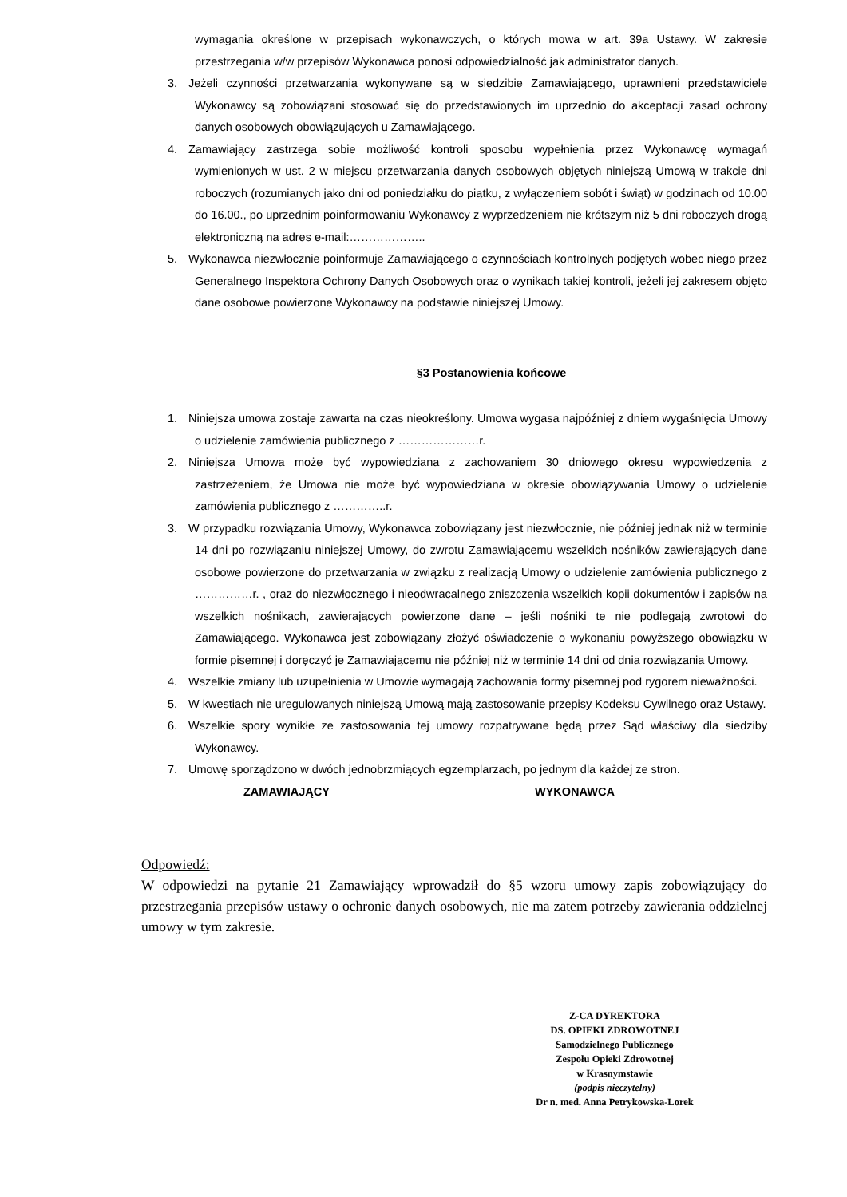wymagania określone w przepisach wykonawczych, o których mowa w art. 39a Ustawy. W zakresie przestrzegania w/w przepisów Wykonawca ponosi odpowiedzialność jak administrator danych.
3. Jeżeli czynności przetwarzania wykonywane są w siedzibie Zamawiającego, uprawnieni przedstawiciele Wykonawcy są zobowiązani stosować się do przedstawionych im uprzednio do akceptacji zasad ochrony danych osobowych obowiązujących u Zamawiającego.
4. Zamawiający zastrzega sobie możliwość kontroli sposobu wypełnienia przez Wykonawcę wymagań wymienionych w ust. 2 w miejscu przetwarzania danych osobowych objętych niniejszą Umową w trakcie dni roboczych (rozumianych jako dni od poniedziałku do piątku, z wyłączeniem sobót i świąt) w godzinach od 10.00 do 16.00., po uprzednim poinformowaniu Wykonawcy z wyprzedzeniem nie krótszym niż 5 dni roboczych drogą elektroniczną na adres e-mail:………………..
5. Wykonawca niezwłocznie poinformuje Zamawiającego o czynnościach kontrolnych podjętych wobec niego przez Generalnego Inspektora Ochrony Danych Osobowych oraz o wynikach takiej kontroli, jeżeli jej zakresem objęto dane osobowe powierzone Wykonawcy na podstawie niniejszej Umowy.
§3 Postanowienia końcowe
1. Niniejsza umowa zostaje zawarta na czas nieokreślony. Umowa wygasa najpóźniej z dniem wygaśnięcia Umowy o udzielenie zamówienia publicznego z …………………r.
2. Niniejsza Umowa może być wypowiedziana z zachowaniem 30 dniowego okresu wypowiedzenia z zastrzeżeniem, że Umowa nie może być wypowiedziana w okresie obowiązywania Umowy o udzielenie zamówienia publicznego z …………..r.
3. W przypadku rozwiązania Umowy, Wykonawca zobowiązany jest niezwłocznie, nie później jednak niż w terminie 14 dni po rozwiązaniu niniejszej Umowy, do zwrotu Zamawiającemu wszelkich nośników zawierających dane osobowe powierzone do przetwarzania w związku z realizacją Umowy o udzielenie zamówienia publicznego z ……………r. , oraz do niezwłocznego i nieodwracalnego zniszczenia wszelkich kopii dokumentów i zapisów na wszelkich nośnikach, zawierających powierzone dane – jeśli nośniki te nie podlegają zwrotowi do Zamawiającego. Wykonawca jest zobowiązany złożyć oświadczenie o wykonaniu powyższego obowiązku w formie pisemnej i doręczyć je Zamawiającemu nie później niż w terminie 14 dni od dnia rozwiązania Umowy.
4. Wszelkie zmiany lub uzupełnienia w Umowie wymagają zachowania formy pisemnej pod rygorem nieważności.
5. W kwestiach nie uregulowanych niniejszą Umową mają zastosowanie przepisy Kodeksu Cywilnego oraz Ustawy.
6. Wszelkie spory wynikłe ze zastosowania tej umowy rozpatrywane będą przez Sąd właściwy dla siedziby Wykonawcy.
7. Umowę sporządzono w dwóch jednobrzmiących egzemplarzach, po jednym dla każdej ze stron.
ZAMAWIAJĄCY WYKONAWCA
Odpowiedź:
W odpowiedzi na pytanie 21 Zamawiający wprowadził do §5 wzoru umowy zapis zobowiązujący do przestrzegania przepisów ustawy o ochronie danych osobowych, nie ma zatem potrzeby zawierania oddzielnej umowy w tym zakresie.
Z-CA DYREKTORA
DS. OPIEKI ZDROWOTNEJ
Samodzielnego Publicznego
Zespołu Opieki Zdrowotnej
w Krasnymstawie
(podpis nieczytelny)
Dr n. med. Anna Petrykowska-Lorek